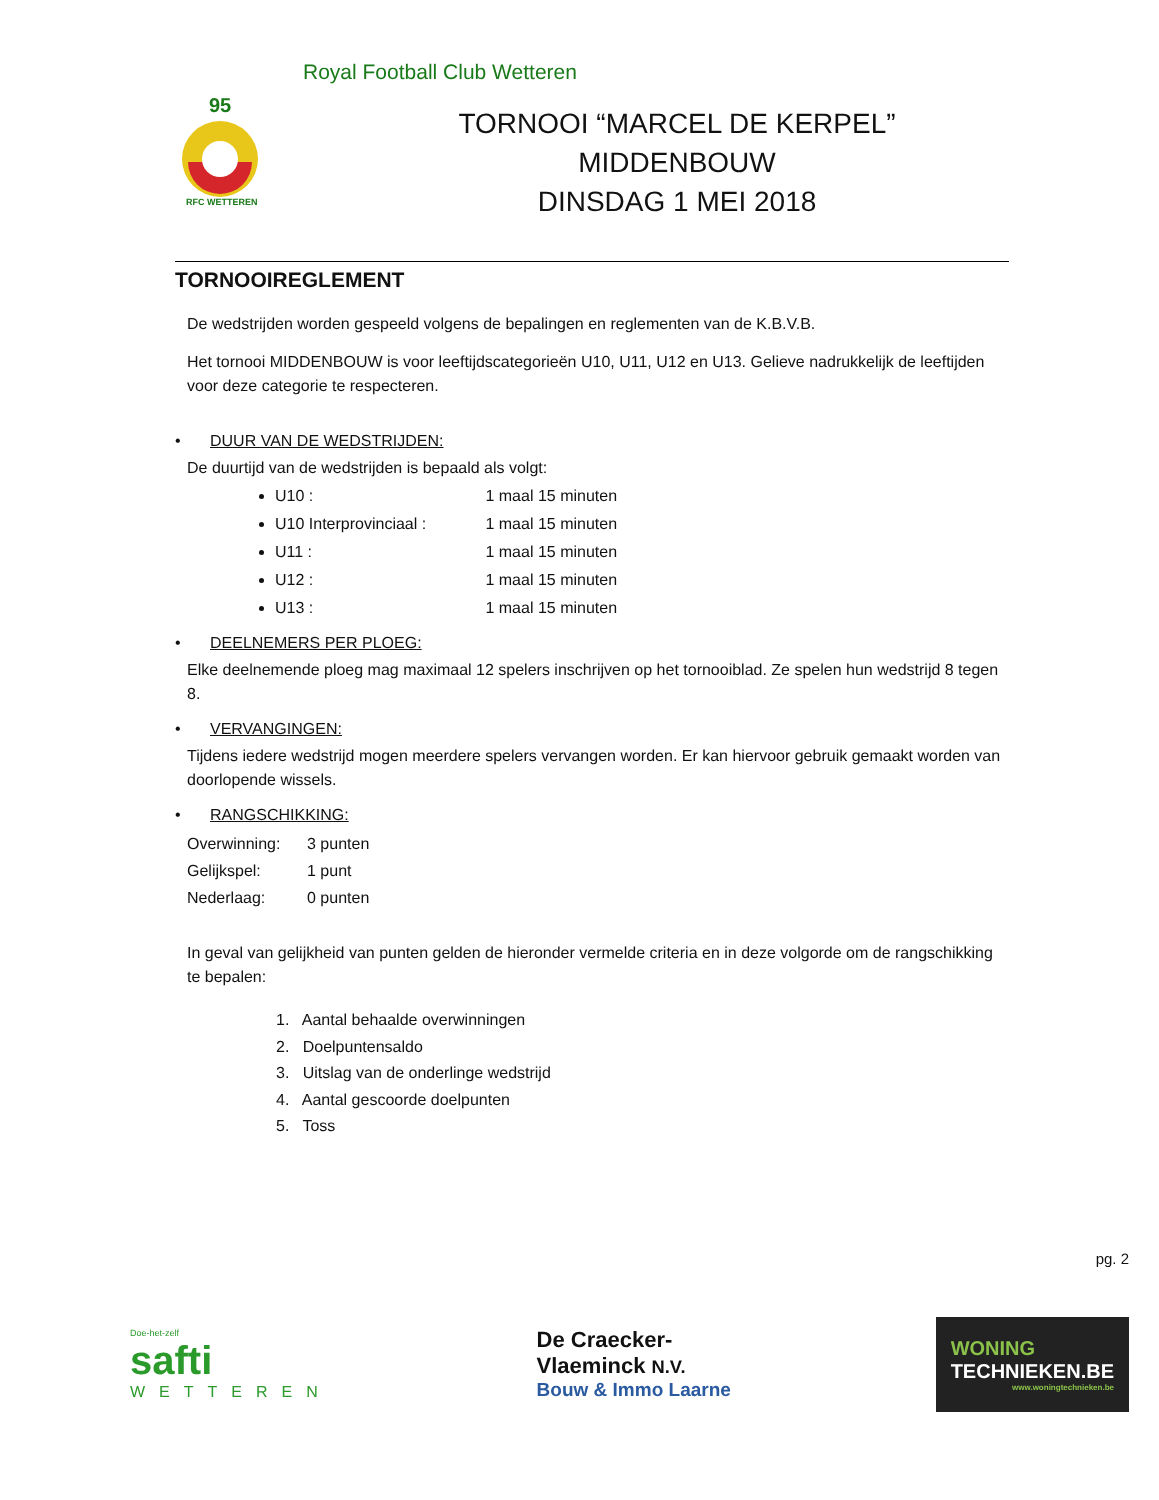Royal Football Club Wetteren
95
RFC WETTEREN
TORNOOI “MARCEL DE KERPEL”
MIDDENBOUW
DINSDAG 1 MEI 2018
TORNOOIREGLEMENT
De wedstrijden worden gespeeld volgens de bepalingen en reglementen van de K.B.V.B.
Het tornooi MIDDENBOUW is voor leeftijdscategorieën U10, U11, U12 en U13. Gelieve nadrukkelijk de leeftijden voor deze categorie te respecteren.
• DUUR VAN DE WEDSTRIJDEN:
De duurtijd van de wedstrijden is bepaald als volgt:
U10 : 1 maal 15 minuten
U10 Interprovinciaal : 1 maal 15 minuten
U11 : 1 maal 15 minuten
U12 : 1 maal 15 minuten
U13 : 1 maal 15 minuten
• DEELNEMERS PER PLOEG:
Elke deelnemende ploeg mag maximaal 12 spelers inschrijven op het tornooiblad. Ze spelen hun wedstrijd 8 tegen 8.
• VERVANGINGEN:
Tijdens iedere wedstrijd mogen meerdere spelers vervangen worden. Er kan hiervoor gebruik gemaakt worden van doorlopende wissels.
• RANGSCHIKKING:
Overwinning: 3 punten
Gelijkspel: 1 punt
Nederlaag: 0 punten
In geval van gelijkheid van punten gelden de hieronder vermelde criteria en in deze volgorde om de rangschikking te bepalen:
1. Aantal behaalde overwinningen
2. Doelpuntensaldo
3. Uitslag van de onderlinge wedstrijd
4. Aantal gescoorde doelpunten
5. Toss
pg. 2
Doe-het-zelf
safti
WETTEREN
De Craecker-
Vlaeminck N.V.
Bouw & Immo Laarne
WONING
TECHNIEKEN.BE
www.woningtechnieken.be